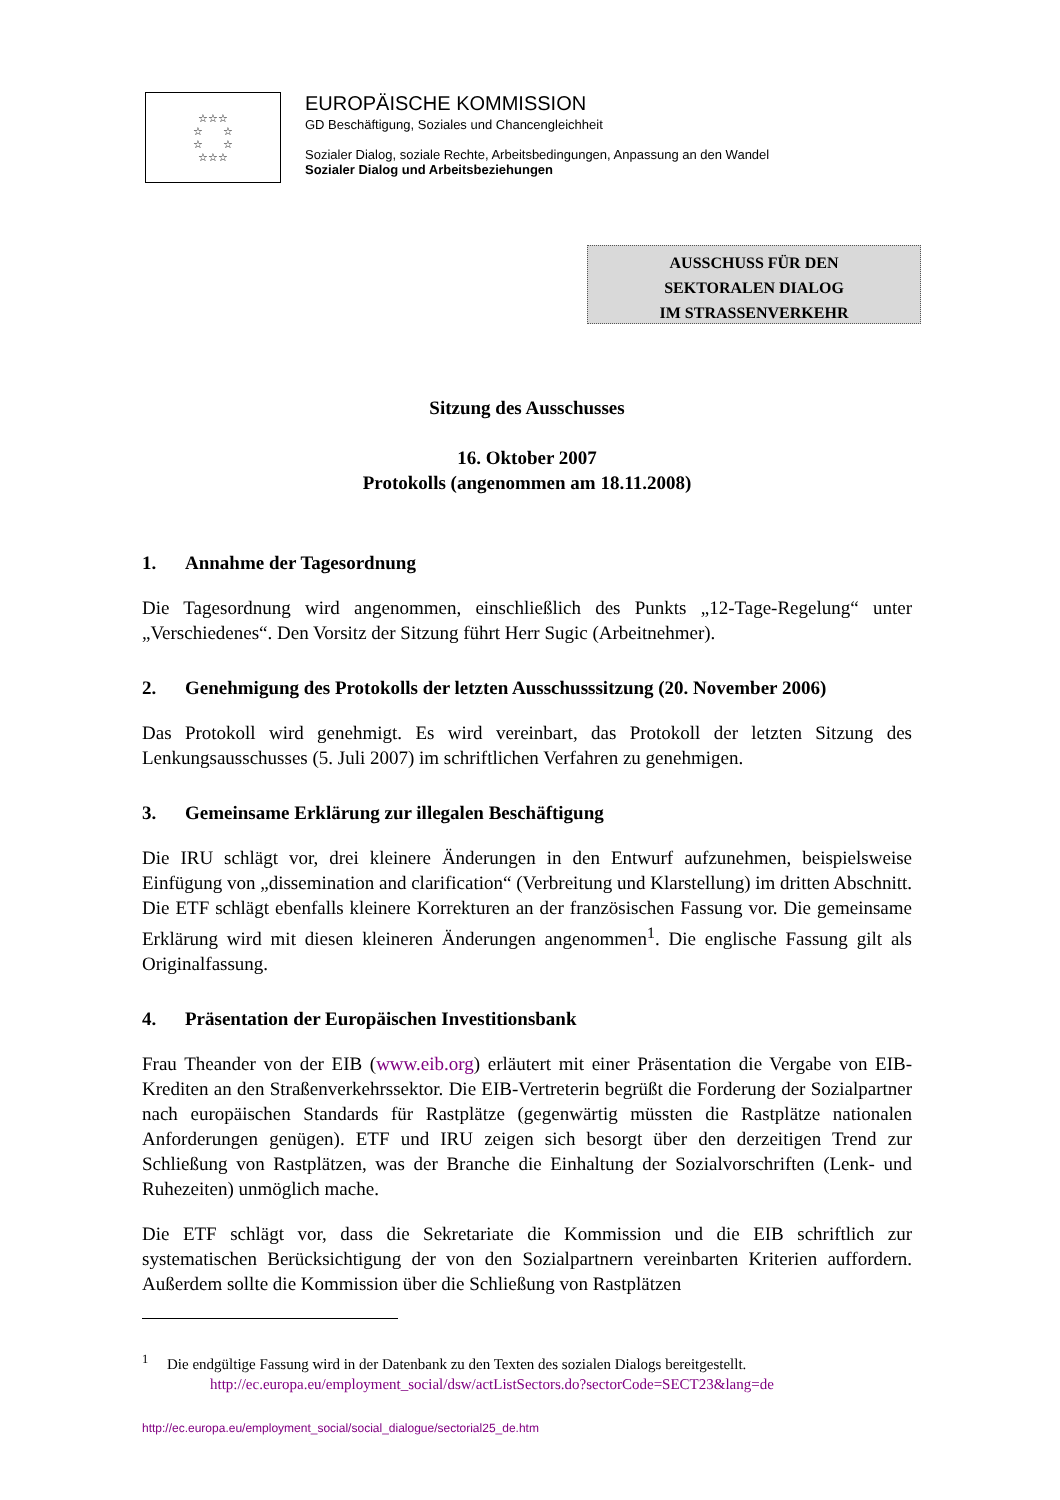☆☆☆
☆ ☆
☆ ☆
☆☆☆
EUROPÄISCHE KOMMISSION
GD Beschäftigung, Soziales und Chancengleichheit
Sozialer Dialog, soziale Rechte, Arbeitsbedingungen, Anpassung an den Wandel
Sozialer Dialog und Arbeitsbeziehungen
AUSSCHUSS FÜR DEN
SEKTORALEN DIALOG
IM STRASSENVERKEHR
Sitzung des Ausschusses
16. Oktober 2007
Protokolls (angenommen am 18.11.2008)
1. Annahme der Tagesordnung
Die Tagesordnung wird angenommen, einschließlich des Punkts „12-Tage-Regelung“ unter „Verschiedenes“. Den Vorsitz der Sitzung führt Herr Sugic (Arbeitnehmer).
2. Genehmigung des Protokolls der letzten Ausschusssitzung (20. November 2006)
Das Protokoll wird genehmigt. Es wird vereinbart, das Protokoll der letzten Sitzung des Lenkungsausschusses (5. Juli 2007) im schriftlichen Verfahren zu genehmigen.
3. Gemeinsame Erklärung zur illegalen Beschäftigung
Die IRU schlägt vor, drei kleinere Änderungen in den Entwurf aufzunehmen, beispielsweise Einfügung von „dissemination and clarification“ (Verbreitung und Klarstellung) im dritten Abschnitt. Die ETF schlägt ebenfalls kleinere Korrekturen an der französischen Fassung vor. Die gemeinsame Erklärung wird mit diesen kleineren Änderungen angenommen<sup>1</sup>. Die englische Fassung gilt als Originalfassung.
4. Präsentation der Europäischen Investitionsbank
Frau Theander von der EIB (www.eib.org) erläutert mit einer Präsentation die Vergabe von EIB-Krediten an den Straßenverkehrssektor. Die EIB-Vertreterin begrüßt die Forderung der Sozialpartner nach europäischen Standards für Rastplätze (gegenwärtig müssten die Rastplätze nationalen Anforderungen genügen). ETF und IRU zeigen sich besorgt über den derzeitigen Trend zur Schließung von Rastplätzen, was der Branche die Einhaltung der Sozialvorschriften (Lenk- und Ruhezeiten) unmöglich mache.
Die ETF schlägt vor, dass die Sekretariate die Kommission und die EIB schriftlich zur systematischen Berücksichtigung der von den Sozialpartnern vereinbarten Kriterien auffordern. Außerdem sollte die Kommission über die Schließung von Rastplätzen
<sup>1</sup> Die endgültige Fassung wird in der Datenbank zu den Texten des sozialen Dialogs bereitgestellt.
http://ec.europa.eu/employment_social/dsw/actListSectors.do?sectorCode=SECT23&lang=de
http://ec.europa.eu/employment_social/social_dialogue/sectorial25_de.htm